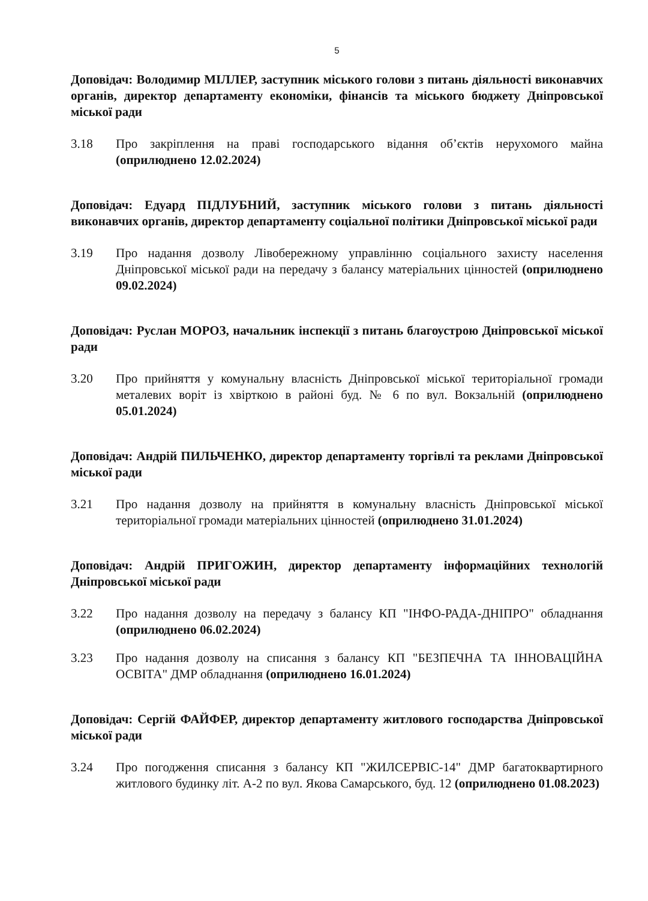5
Доповідач: Володимир МІЛЛЕР, заступник міського голови з питань діяльності виконавчих органів, директор департаменту економіки, фінансів та міського бюджету Дніпровської міської ради
3.18 Про закріплення на праві господарського відання об’єктів нерухомого майна (оприлюднено 12.02.2024)
Доповідач: Едуард ПІДЛУБНИЙ, заступник міського голови з питань діяльності виконавчих органів, директор департаменту соціальної політики Дніпровської міської ради
3.19 Про надання дозволу Лівобережному управлінню соціального захисту населення Дніпровської міської ради на передачу з балансу матеріальних цінностей (оприлюднено 09.02.2024)
Доповідач: Руслан МОРОЗ, начальник інспекції з питань благоустрою Дніпровської міської ради
3.20 Про прийняття у комунальну власність Дніпровської міської територіальної громади металевих воріт із хвірткою в районі буд. № 6 по вул. Вокзальній (оприлюднено 05.01.2024)
Доповідач: Андрій ПИЛЬЧЕНКО, директор департаменту торгівлі та реклами Дніпровської міської ради
3.21 Про надання дозволу на прийняття в комунальну власність Дніпровської міської територіальної громади матеріальних цінностей (оприлюднено 31.01.2024)
Доповідач: Андрій ПРИГОЖИН, директор департаменту інформаційних технологій Дніпровської міської ради
3.22 Про надання дозволу на передачу з балансу КП "ІНФО-РАДА-ДНІПРО" обладнання (оприлюднено 06.02.2024)
3.23 Про надання дозволу на списання з балансу КП "БЕЗПЕЧНА ТА ІННОВАЦІЙНА ОСВІТА" ДМР обладнання (оприлюднено 16.01.2024)
Доповідач: Сергій ФАЙФЕР, директор департаменту житлового господарства Дніпровської міської ради
3.24 Про погодження списання з балансу КП "ЖИЛСЕРВІС-14" ДМР багатоквартирного житлового будинку літ. А-2 по вул. Якова Самарського, буд. 12 (оприлюднено 01.08.2023)